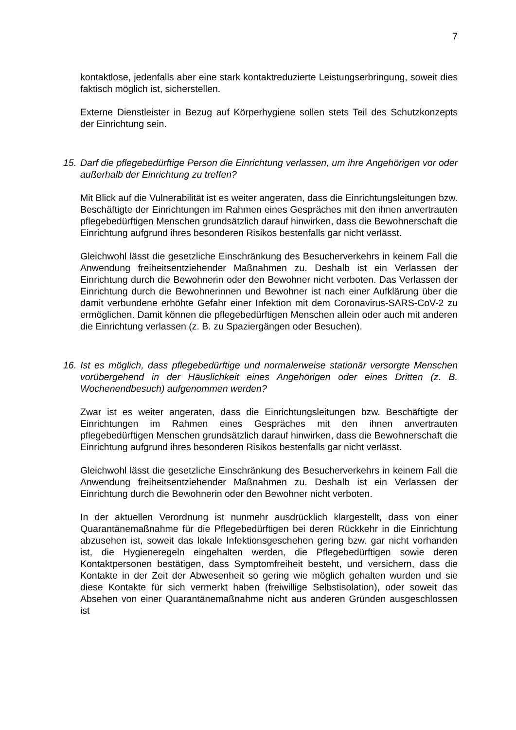7
kontaktlose, jedenfalls aber eine stark kontaktreduzierte Leistungserbringung, soweit dies faktisch möglich ist, sicherstellen.
Externe Dienstleister in Bezug auf Körperhygiene sollen stets Teil des Schutzkonzepts der Einrichtung sein.
15.
Darf die pflegebedürftige Person die Einrichtung verlassen, um ihre Angehörigen vor oder außerhalb der Einrichtung zu treffen?
Mit Blick auf die Vulnerabilität ist es weiter angeraten, dass die Einrichtungsleitungen bzw. Beschäftigte der Einrichtungen im Rahmen eines Gespräches mit den ihnen anvertrauten pflegebedürftigen Menschen grundsätzlich darauf hinwirken, dass die Bewohnerschaft die Einrichtung aufgrund ihres besonderen Risikos bestenfalls gar nicht verlässt.
Gleichwohl lässt die gesetzliche Einschränkung des Besucherverkehrs in keinem Fall die Anwendung freiheitsentziehender Maßnahmen zu. Deshalb ist ein Verlassen der Einrichtung durch die Bewohnerin oder den Bewohner nicht verboten. Das Verlassen der Einrichtung durch die Bewohnerinnen und Bewohner ist nach einer Aufklärung über die damit verbundene erhöhte Gefahr einer Infektion mit dem Coronavirus-SARS-CoV-2 zu ermöglichen. Damit können die pflegebedürftigen Menschen allein oder auch mit anderen die Einrichtung verlassen (z. B. zu Spaziergängen oder Besuchen).
16.
Ist es möglich, dass pflegebedürftige und normalerweise stationär versorgte Menschen vorübergehend in der Häuslichkeit eines Angehörigen oder eines Dritten (z. B. Wochenendbesuch) aufgenommen werden?
Zwar ist es weiter angeraten, dass die Einrichtungsleitungen bzw. Beschäftigte der Einrichtungen im Rahmen eines Gespräches mit den ihnen anvertrauten pflegebedürftigen Menschen grundsätzlich darauf hinwirken, dass die Bewohnerschaft die Einrichtung aufgrund ihres besonderen Risikos bestenfalls gar nicht verlässt.
Gleichwohl lässt die gesetzliche Einschränkung des Besucherverkehrs in keinem Fall die Anwendung freiheitsentziehender Maßnahmen zu. Deshalb ist ein Verlassen der Einrichtung durch die Bewohnerin oder den Bewohner nicht verboten.
In der aktuellen Verordnung ist nunmehr ausdrücklich klargestellt, dass von einer Quarantänemaßnahme für die Pflegebedürftigen bei deren Rückkehr in die Einrichtung abzusehen ist, soweit das lokale Infektionsgeschehen gering bzw. gar nicht vorhanden ist, die Hygieneregeln eingehalten werden, die Pflegebedürftigen sowie deren Kontaktpersonen bestätigen, dass Symptomfreiheit besteht, und versichern, dass die Kontakte in der Zeit der Abwesenheit so gering wie möglich gehalten wurden und sie diese Kontakte für sich vermerkt haben (freiwillige Selbstisolation), oder soweit das Absehen von einer Quarantänemaßnahme nicht aus anderen Gründen ausgeschlossen ist